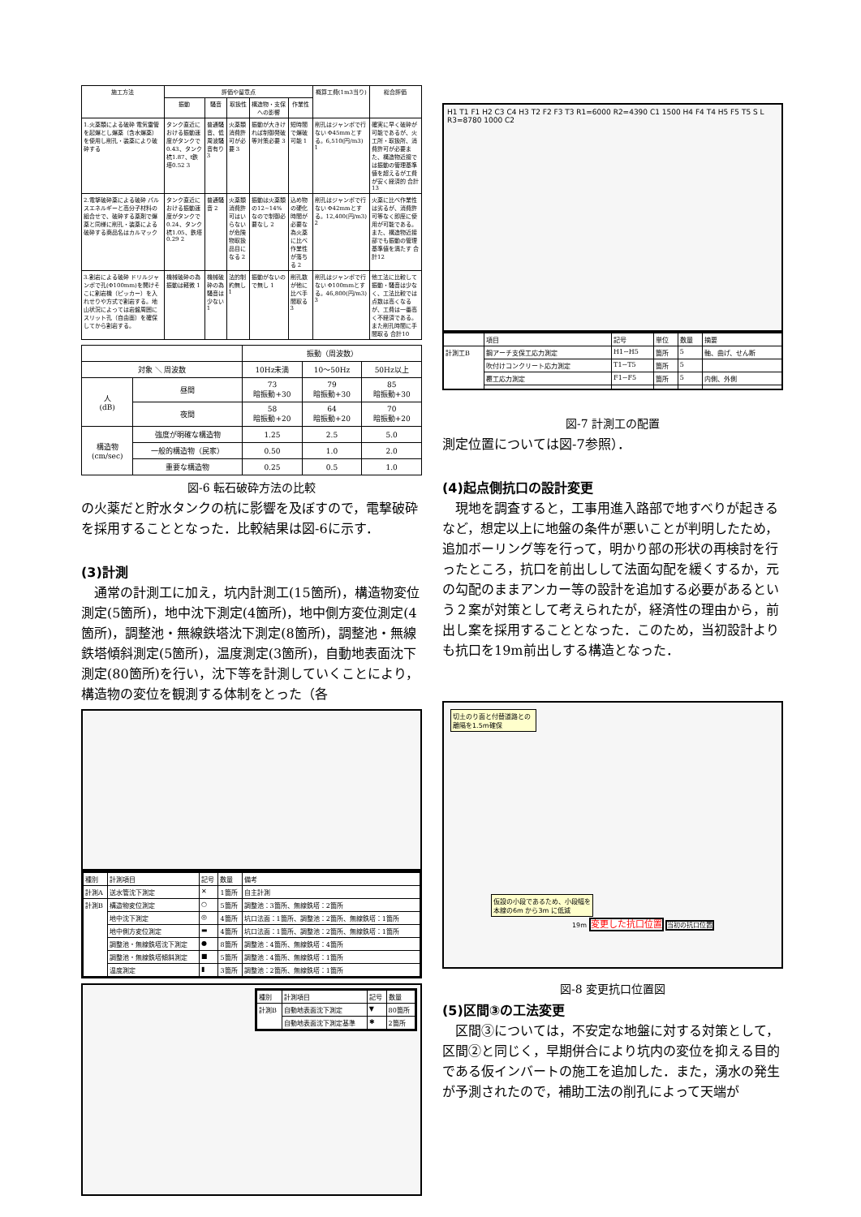| 施工方法 | 評価や留意点 | | | | | 概算工費(1m3当り) | 総合評価 |
| --- | --- | --- | --- | --- | --- | --- | --- |
| | 振動 | 騒音 | 取扱性 | 構造物・支保への影響 | 作業性 | | |
| 1.火薬類による破砕 電気雷管を起爆とし爆薬（含水爆薬）を使用し削孔・装薬により破砕する | タンク直近における振動速度がタンクで0.43、タンク杭1.87、t鉄塔0.52 3 | 普通騒音、低周波騒音有り 3 | 火薬類消費許可が必要 3 | 振動が大きければ制御発破等対策必要 3 | 短時間で爆破可能 1 | 削孔はジャンボで行ない Φ45mmとする。6,510(円/m3) 1 | 確実に早く破砕が可能であるが、火工所・取扱所、消費許可が必要また、構造物近接では振動の管理基準値を超えるが工費が安く経済的 合計13 |
| 2.電撃破砕薬による破砕 パルスエネルギーと高分子材料の組合せで、破砕する薬剤で爆薬と同様に削孔・装薬による破砕する商品名はカルマック | タンク直近における振動速度がタンクで0.24、タンク杭1.05、鉄塔0.29 2 | 普通騒音 2 | 火薬類消費許可はいらないが危険物取扱品目になる 2 | 振動は火薬類の12~14%なので制御必要なし 2 | 込め物の硬化時間が必要な為火薬に比べ作業性が落ちる 2 | 削孔はジャンボで行ない Φ42mmとする。12,400(円/m3) 2 | 火薬に比べ作業性は劣るが、消費許可等なく即座に使用が可能である。また、構造物近接部でも振動の管理基準値を満たす 合計12 |
| 3.割岩による破砕 ドリルジャンボで孔(Φ100mm)を開けそこに割岩機（ピッカー）を入れせりや方式で割岩する。地山状況によっては岩盤周囲にスリット孔（自由面）を確保してから割岩する。 | 機械破砕の為振動は軽微 1 | 機械破砕の為騒音は少ない 1 | 法的制約無し 1 | 振動がないので無し 1 | 削孔数が他に比べ手間取る 3 | 削孔はジャンボで行ない Φ100mmとする。46,800(円/m3) 3 | 他工法に比較して振動・騒音は少なく、工法比較では点数は高くなるが、工費は一番高く不経済である。また削孔時間に手間取る 合計10 |
| | | 振動（周波数） | | |
| --- | --- | --- | --- | --- |
| 対象 ＼ 周波数 | | 10Hz未満 | 10～50Hz | 50Hz以上 |
| 人 (dB) | 昼間 | 73 暗振動+30 | 79 暗振動+30 | 85 暗振動+30 |
| | 夜間 | 58 暗振動+20 | 64 暗振動+20 | 70 暗振動+20 |
| 構造物 (cm/sec) | 強度が明確な構造物 | 1.25 | 2.5 | 5.0 |
| | 一般的構造物（民家） | 0.50 | 1.0 | 2.0 |
| | 重要な構造物 | 0.25 | 0.5 | 1.0 |
図-6 転石破砕方法の比較
の火薬だと貯水タンクの杭に影響を及ぼすので，電撃破砕を採用することとなった．比較結果は図-6に示す．
(3)計測
通常の計測工に加え，坑内計測工(15箇所)，構造物変位測定(5箇所)，地中沈下測定(4箇所)，地中側方変位測定(4箇所)，調整池・無線鉄塔沈下測定(8箇所)，調整池・無線鉄塔傾斜測定(5箇所)，温度測定(3箇所)，自動地表面沈下測定(80箇所)を行い，沈下等を計測していくことにより，構造物の変位を観測する体制をとった（各
| 種別 | 計測項目 | 記号 | 数量 | 備考 |
| --- | --- | --- | --- | --- |
| 計測A | 送水管沈下測定 | ✕ | 1箇所 | 自主計測 |
| 計測B | 構造物変位測定 | ○ | 5箇所 | 調整池：3箇所、無線鉄塔：2箇所 |
| | 地中沈下測定 | ◎ | 4箇所 | 坑口法面：1箇所、調整池：2箇所、無線鉄塔：1箇所 |
| | 地中側方変位測定 | ▬ | 4箇所 | 坑口法面：1箇所、調整池：2箇所、無線鉄塔：1箇所 |
| | 調整池・無線鉄塔沈下測定 | ● | 8箇所 | 調整池：4箇所、無線鉄塔：4箇所 |
| | 調整池・無線鉄塔傾斜測定 | ■ | 5箇所 | 調整池：4箇所、無線鉄塔：1箇所 |
| | 温度測定 | ▮ | 3箇所 | 調整池：2箇所、無線鉄塔：1箇所 |
| 種別 | 計測項目 | 記号 | 数量 |
| --- | --- | --- | --- |
| 計測B | 自動地表面沈下測定 | ▼ | 80箇所 |
| | 自動地表面沈下測定基準 | ✱ | 2箇所 |
H1 T1 F1 H2 C3 C4 H3 T2 F2 F3 T3 R1=6000 R2=4390 C1 1500 H4 F4 T4 H5 F5 T5 S L R3=8780 1000 C2
| | 項目 | 記号 | 単位 | 数量 | 摘要 |
| --- | --- | --- | --- | --- | --- |
| 計測工B | 鋼アーチ支保工応力測定 | H1~H5 | 箇所 | 5 | 軸、曲げ、せん断 |
| | 吹付けコンクリート応力測定 | T1~T5 | 箇所 | 5 | |
| | 覆工応力測定 | F1~F5 | 箇所 | 5 | 内側、外側 |
図-7 計測工の配置
測定位置については図-7参照）．
(4)起点側抗口の設計変更
現地を調査すると，工事用進入路部で地すべりが起きるなど，想定以上に地盤の条件が悪いことが判明したため，追加ボーリング等を行って，明かり部の形状の再検討を行ったところ，抗口を前出しして法面勾配を緩くするか，元の勾配のままアンカー等の設計を追加する必要があるという２案が対策として考えられたが，経済性の理由から，前出し案を採用することとなった．このため，当初設計よりも抗口を19m前出しする構造となった．
切土のり面と付替道路との離隔を1.5m確保
仮設の小段であるため、小段幅を本線の6m から3m に低減
19m 変更した抗口位置 当初の抗口位置
図-8 変更抗口位置図
(5)区間③の工法変更
区間③については，不安定な地盤に対する対策として，区間②と同じく，早期併合により坑内の変位を抑える目的である仮インバートの施工を追加した．また，湧水の発生が予測されたので，補助工法の削孔によって天端が